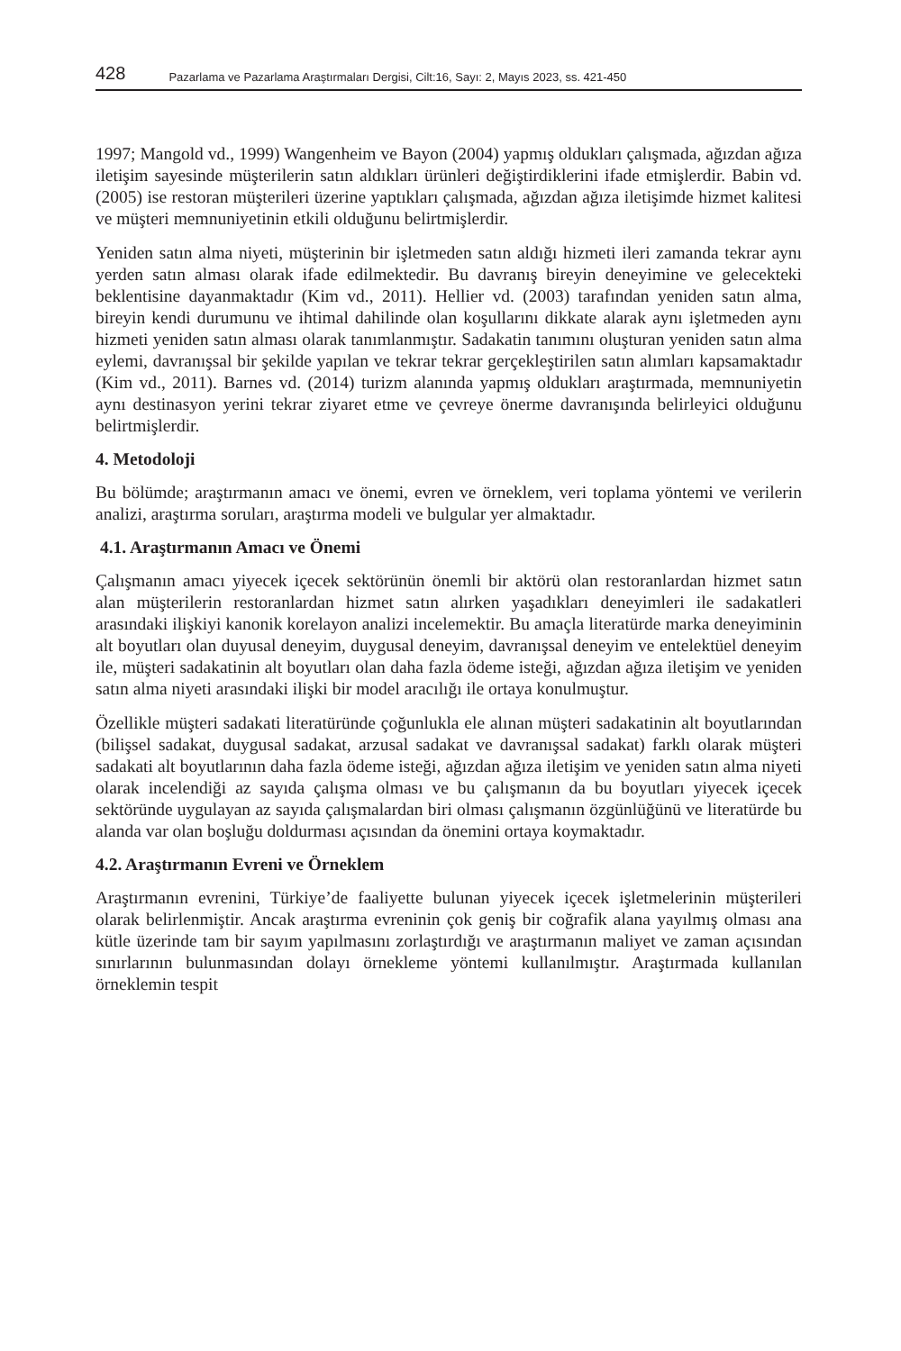428 Pazarlama ve Pazarlama Araştırmaları Dergisi, Cilt:16, Sayı: 2, Mayıs 2023, ss. 421-450
1997; Mangold vd., 1999) Wangenheim ve Bayon (2004) yapmış oldukları çalışmada, ağızdan ağıza iletişim sayesinde müşterilerin satın aldıkları ürünleri değiştirdiklerini ifade etmişlerdir. Babin vd. (2005) ise restoran müşterileri üzerine yaptıkları çalışmada, ağızdan ağıza iletişimde hizmet kalitesi ve müşteri memnuniyetinin etkili olduğunu belirtmişlerdir.
Yeniden satın alma niyeti, müşterinin bir işletmeden satın aldığı hizmeti ileri zamanda tekrar aynı yerden satın alması olarak ifade edilmektedir. Bu davranış bireyin deneyimine ve gelecekteki beklentisine dayanmaktadır (Kim vd., 2011). Hellier vd. (2003) tarafından yeniden satın alma, bireyin kendi durumunu ve ihtimal dahilinde olan koşullarını dikkate alarak aynı işletmeden aynı hizmeti yeniden satın alması olarak tanımlanmıştır. Sadakatin tanımını oluşturan yeniden satın alma eylemi, davranışsal bir şekilde yapılan ve tekrar tekrar gerçekleştirilen satın alımları kapsamaktadır (Kim vd., 2011). Barnes vd. (2014) turizm alanında yapmış oldukları araştırmada, memnuniyetin aynı destinasyon yerini tekrar ziyaret etme ve çevreye önerme davranışında belirleyici olduğunu belirtmişlerdir.
4. Metodoloji
Bu bölümde; araştırmanın amacı ve önemi, evren ve örneklem, veri toplama yöntemi ve verilerin analizi, araştırma soruları, araştırma modeli ve bulgular yer almaktadır.
4.1. Araştırmanın Amacı ve Önemi
Çalışmanın amacı yiyecek içecek sektörünün önemli bir aktörü olan restoranlardan hizmet satın alan müşterilerin restoranlardan hizmet satın alırken yaşadıkları deneyimleri ile sadakatleri arasındaki ilişkiyi kanonik korelayon analizi incelemektir. Bu amaçla literatürde marka deneyiminin alt boyutları olan duyusal deneyim, duygusal deneyim, davranışsal deneyim ve entelektüel deneyim ile, müşteri sadakatinin alt boyutları olan daha fazla ödeme isteği, ağızdan ağıza iletişim ve yeniden satın alma niyeti arasındaki ilişki bir model aracılığı ile ortaya konulmuştur.
Özellikle müşteri sadakati literatüründe çoğunlukla ele alınan müşteri sadakatinin alt boyutlarından (bilişsel sadakat, duygusal sadakat, arzusal sadakat ve davranışsal sadakat) farklı olarak müşteri sadakati alt boyutlarının daha fazla ödeme isteği, ağızdan ağıza iletişim ve yeniden satın alma niyeti olarak incelendiği az sayıda çalışma olması ve bu çalışmanın da bu boyutları yiyecek içecek sektöründe uygulayan az sayıda çalışmalardan biri olması çalışmanın özgünlüğünü ve literatürde bu alanda var olan boşluğu doldurması açısından da önemini ortaya koymaktadır.
4.2. Araştırmanın Evreni ve Örneklem
Araştırmanın evrenini, Türkiye’de faaliyette bulunan yiyecek içecek işletmelerinin müşterileri olarak belirlenmiştir. Ancak araştırma evreninin çok geniş bir coğrafik alana yayılmış olması ana kütle üzerinde tam bir sayım yapılmasını zorlaştırdığı ve araştırmanın maliyet ve zaman açısından sınırlarının bulunmasından dolayı örnekleme yöntemi kullanılmıştır. Araştırmada kullanılan örneklemin tespit